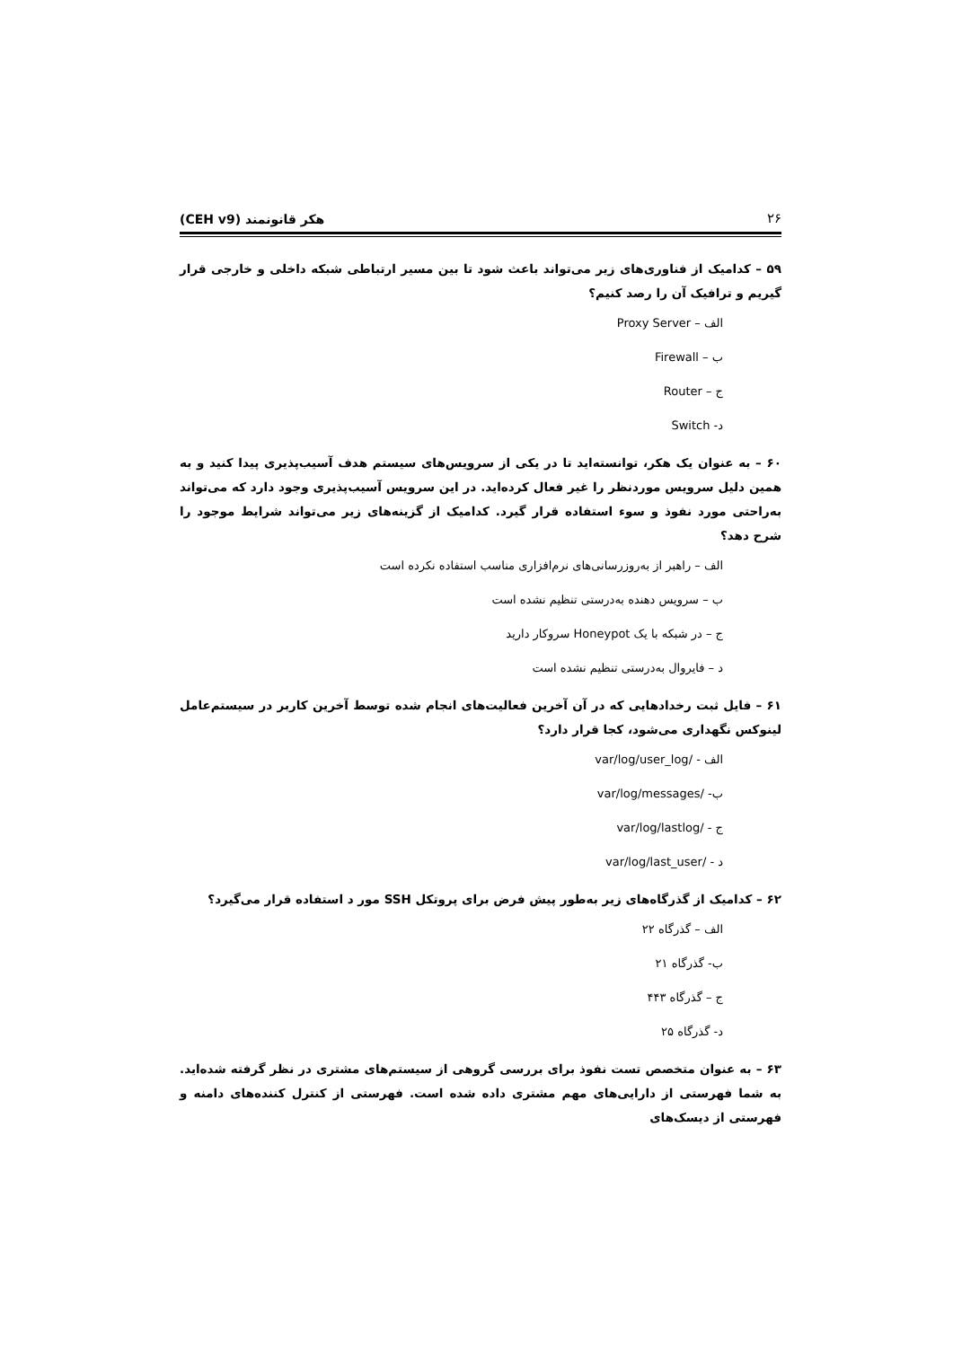۲۶ هکر قانونمند (CEH v9)
۵۹ – کدامیک از فناوری‌های زیر می‌تواند باعث شود تا بین مسیر ارتباطی شبکه داخلی و خارجی قرار گیریم و ترافیک آن را رصد کنیم؟
الف – Proxy Server
ب – Firewall
ج – Router
د- Switch
۶۰ – به عنوان یک هکر، توانسته‌اید تا در یکی از سرویس‌های سیستم هدف آسیب‌پذیری پیدا کنید و به همین دلیل سرویس موردنظر را غیر فعال کرده‌اید. در این سرویس آسیب‌پذیری وجود دارد که می‌تواند به‌راحتی مورد نفوذ و سوء استفاده قرار گیرد. کدامیک از گزینه‌های زیر می‌تواند شرایط موجود را شرح دهد؟
الف – راهبر از به‌روزرسانی‌های نرم‌افزاری مناسب استفاده نکرده است
ب – سرویس دهنده به‌درستی تنظیم نشده است
ج – در شبکه با یک Honeypot سروکار دارید
د – فایروال به‌درستی تنظیم نشده است
۶۱ – فایل ثبت رخدادهایی که در آن آخرین فعالیت‌های انجام شده توسط آخرین کاربر در سیستم‌عامل لینوکس نگهداری می‌شود، کجا قرار دارد؟
الف - /var/log/user_log
ب- /var/log/messages
ج - /var/log/lastlog
د - /var/log/last_user
۶۲ – کدامیک از گذرگاه‌های زیر به‌طور پیش فرض برای پروتکل SSH مور د استفاده قرار می‌گیرد؟
الف – گذرگاه ۲۲
ب- گذرگاه ۲۱
ج – گذرگاه ۴۴۳
د- گذرگاه ۲۵
۶۳ – به عنوان متخصص تست نفوذ برای بررسی گروهی از سیستم‌های مشتری در نظر گرفته شده‌اید. به شما فهرستی از دارایی‌های مهم مشتری داده شده است. فهرستی از کنترل کننده‌های دامنه و فهرستی از دیسک‌های